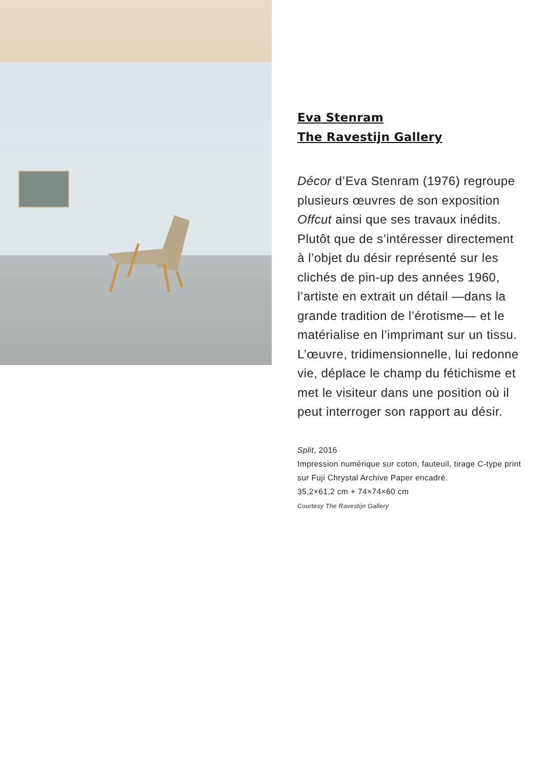Eva Stenram
The Ravestijn Gallery
Décor d’Eva Stenram (1976) regroupe plusieurs œuvres de son exposition Offcut ainsi que ses travaux inédits. Plutôt que de s’intéresser directement à l’objet du désir représenté sur les clichés de pin-up des années 1960, l’artiste en extrait un détail —dans la grande tradition de l’érotisme— et le matérialise en l’imprimant sur un tissu. L’œuvre, tridimensionnelle, lui redonne vie, déplace le champ du fétichisme et met le visiteur dans une position où il peut interroger son rapport au désir.
Split, 2016
Impression numérique sur coton, fauteuil, tirage C-type print
sur Fuji Chrystal Archive Paper encadré.
35,2×61,2 cm + 74×74×60 cm
Courtesy The Ravestijn Gallery